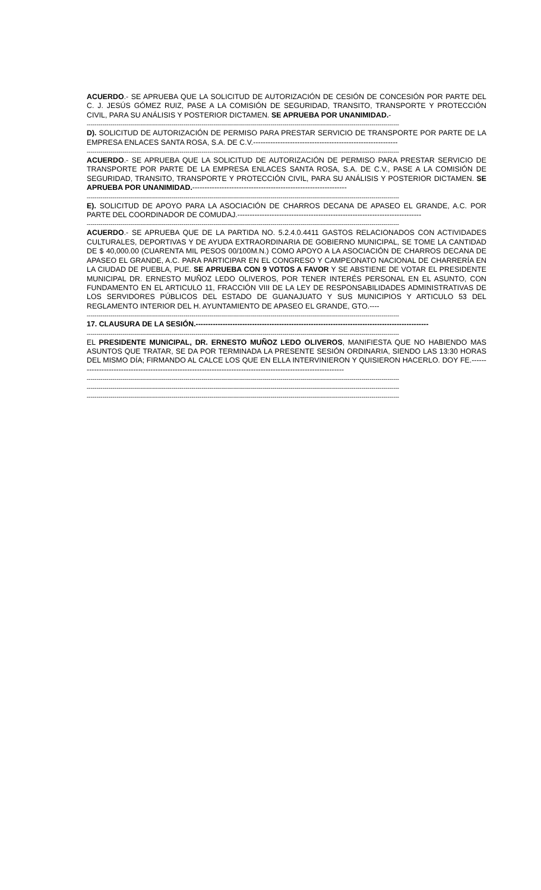ACUERDO.- SE APRUEBA QUE LA SOLICITUD DE AUTORIZACIÓN DE CESIÓN DE CONCESIÓN POR PARTE DEL C. J. JESÚS GÓMEZ RUIZ, PASE A LA COMISIÓN DE SEGURIDAD, TRANSITO, TRANSPORTE Y PROTECCIÓN CIVIL, PARA SU ANÁLISIS Y POSTERIOR DICTAMEN. SE APRUEBA POR UNANIMIDAD.-
--------------------------------------------------------------------------------------------------------------------------------------------------------------
D). SOLICITUD DE AUTORIZACIÓN DE PERMISO PARA PRESTAR SERVICIO DE TRANSPORTE POR PARTE DE LA EMPRESA ENLACES SANTA ROSA, S.A. DE C.V.-----------------------------------------------------------
--------------------------------------------------------------------------------------------------------------------------------------------------------------
ACUERDO.- SE APRUEBA QUE LA SOLICITUD DE AUTORIZACIÓN DE PERMISO PARA PRESTAR SERVICIO DE TRANSPORTE POR PARTE DE LA EMPRESA ENLACES SANTA ROSA, S.A. DE C.V., PASE A LA COMISIÓN DE SEGURIDAD, TRANSITO, TRANSPORTE Y PROTECCIÓN CIVIL, PARA SU ANÁLISIS Y POSTERIOR DICTAMEN. SE APRUEBA POR UNANIMIDAD.---------------------------------------------------------------
--------------------------------------------------------------------------------------------------------------------------------------------------------------
E). SOLICITUD DE APOYO PARA LA ASOCIACIÓN DE CHARROS DECANA DE APASEO EL GRANDE, A.C. POR PARTE DEL COORDINADOR DE COMUDAJ.---------------------------------------------------------------------------
--------------------------------------------------------------------------------------------------------------------------------------------------------------
ACUERDO.- SE APRUEBA QUE DE LA PARTIDA NO. 5.2.4.0.4411 GASTOS RELACIONADOS CON ACTIVIDADES CULTURALES, DEPORTIVAS Y DE AYUDA EXTRAORDINARIA DE GOBIERNO MUNICIPAL, SE TOME LA CANTIDAD DE $ 40,000.00 (CUARENTA MIL PESOS 00/100M.N.) COMO APOYO A LA ASOCIACIÓN DE CHARROS DECANA DE APASEO EL GRANDE, A.C. PARA PARTICIPAR EN EL CONGRESO Y CAMPEONATO NACIONAL DE CHARRERÍA EN LA CIUDAD DE PUEBLA, PUE. SE APRUEBA CON 9 VOTOS A FAVOR Y SE ABSTIENE DE VOTAR EL PRESIDENTE MUNICIPAL DR. ERNESTO MUÑOZ LEDO OLIVEROS, POR TENER INTERÉS PERSONAL EN EL ASUNTO, CON FUNDAMENTO EN EL ARTICULO 11, FRACCIÓN VIII DE LA LEY DE RESPONSABILIDADES ADMINISTRATIVAS DE LOS SERVIDORES PÚBLICOS DEL ESTADO DE GUANAJUATO Y SUS MUNICIPIOS Y ARTICULO 53 DEL REGLAMENTO INTERIOR DEL H. AYUNTAMIENTO DE APASEO EL GRANDE, GTO.----
--------------------------------------------------------------------------------------------------------------------------------------------------------------
17. CLAUSURA DE LA SESIÓN.-----------------------------------------------------------------------------------------------
--------------------------------------------------------------------------------------------------------------------------------------------------------------
EL PRESIDENTE MUNICIPAL, DR. ERNESTO MUÑOZ LEDO OLIVEROS, MANIFIESTA QUE NO HABIENDO MAS ASUNTOS QUE TRATAR, SE DA POR TERMINADA LA PRESENTE SESIÓN ORDINARIA, SIENDO LAS 13:30 HORAS DEL MISMO DÍA; FIRMANDO AL CALCE LOS QUE EN ELLA INTERVINIERON Y QUISIERON HACERLO. DOY FE.---------------------------------------------------------------------------------------------------------------
--------------------------------------------------------------------------------------------------------------------------------------------------------------
--------------------------------------------------------------------------------------------------------------------------------------------------------------
--------------------------------------------------------------------------------------------------------------------------------------------------------------